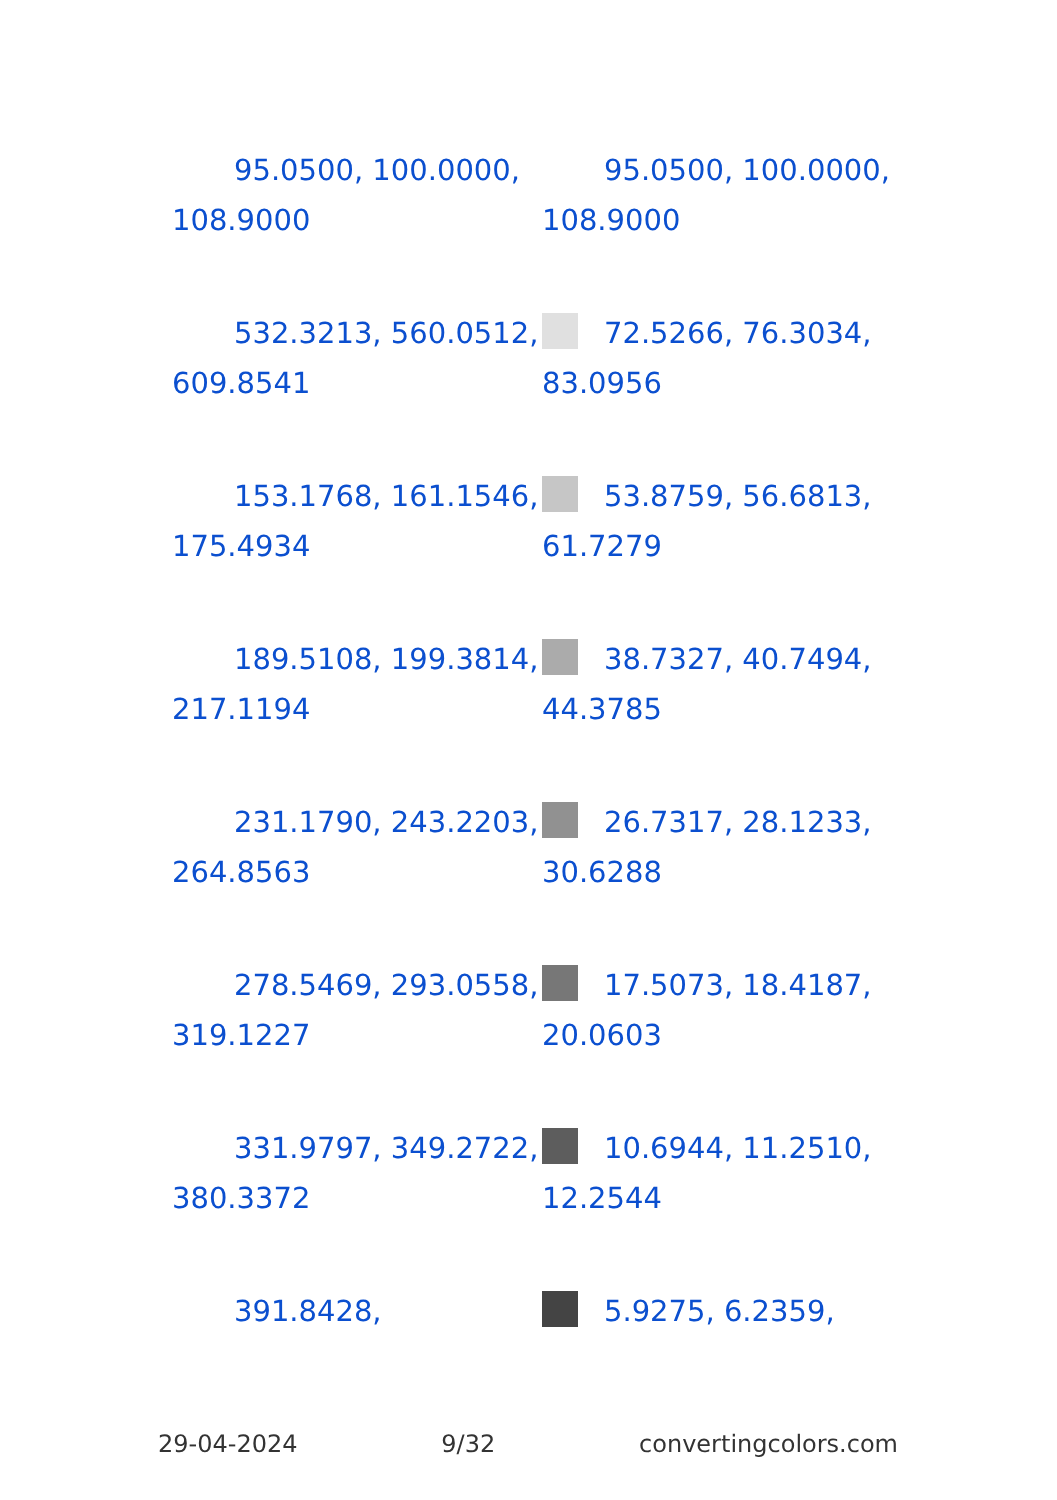| 95.0500, 100.0000, 108.9000 | 95.0500, 100.0000, 108.9000 |
| 532.3213, 560.0512, 609.8541 | 72.5266, 76.3034, 83.0956 |
| 153.1768, 161.1546, 175.4934 | 53.8759, 56.6813, 61.7279 |
| 189.5108, 199.3814, 217.1194 | 38.7327, 40.7494, 44.3785 |
| 231.1790, 243.2203, 264.8563 | 26.7317, 28.1233, 30.6288 |
| 278.5469, 293.0558, 319.1227 | 17.5073, 18.4187, 20.0603 |
| 331.9797, 349.2722, 380.3372 | 10.6944, 11.2510, 12.2544 |
| 391.8428, | 5.9275, 6.2359, |
29-04-2024 9/32 convertingcolors.com